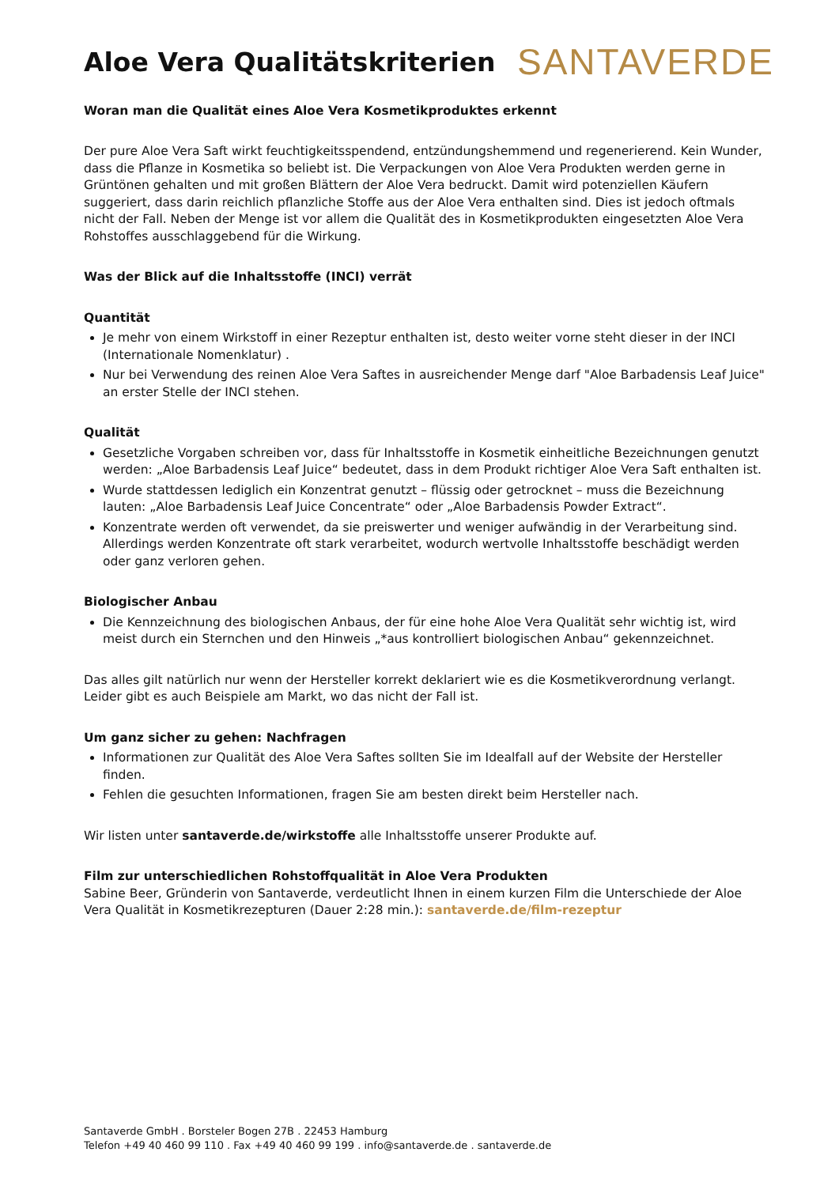Aloe Vera Qualitätskriterien
SANTAVERDE
Woran man die Qualität eines Aloe Vera Kosmetikproduktes erkennt
Der pure Aloe Vera Saft wirkt feuchtigkeitsspendend, entzündungshemmend und regenerierend. Kein Wunder, dass die Pflanze in Kosmetika so beliebt ist. Die Verpackungen von Aloe Vera Produkten werden gerne in Grüntönen gehalten und mit großen Blättern der Aloe Vera bedruckt. Damit wird potenziellen Käufern suggeriert, dass darin reichlich pflanzliche Stoffe aus der Aloe Vera enthalten sind. Dies ist jedoch oftmals nicht der Fall. Neben der Menge ist vor allem die Qualität des in Kosmetikprodukten eingesetzten Aloe Vera Rohstoffes ausschlaggebend für die Wirkung.
Was der Blick auf die Inhaltsstoffe (INCI) verrät
Quantität
Je mehr von einem Wirkstoff in einer Rezeptur enthalten ist, desto weiter vorne steht dieser in der INCI (Internationale Nomenklatur) .
Nur bei Verwendung des reinen Aloe Vera Saftes in ausreichender Menge darf "Aloe Barbadensis Leaf Juice" an erster Stelle der INCI stehen.
Qualität
Gesetzliche Vorgaben schreiben vor, dass für Inhaltsstoffe in Kosmetik einheitliche Bezeichnungen genutzt werden: „Aloe Barbadensis Leaf Juice“ bedeutet, dass in dem Produkt richtiger Aloe Vera Saft enthalten ist.
Wurde stattdessen lediglich ein Konzentrat genutzt – flüssig oder getrocknet – muss die Bezeichnung lauten: „Aloe Barbadensis Leaf Juice Concentrate“ oder „Aloe Barbadensis Powder Extract“.
Konzentrate werden oft verwendet, da sie preiswerter und weniger aufwändig in der Verarbeitung sind. Allerdings werden Konzentrate oft stark verarbeitet, wodurch wertvolle Inhaltsstoffe beschädigt werden oder ganz verloren gehen.
Biologischer Anbau
Die Kennzeichnung des biologischen Anbaus, der für eine hohe Aloe Vera Qualität sehr wichtig ist, wird meist durch ein Sternchen und den Hinweis „*aus kontrolliert biologischen Anbau“ gekennzeichnet.
Das alles gilt natürlich nur wenn der Hersteller korrekt deklariert wie es die Kosmetikverordnung verlangt. Leider gibt es auch Beispiele am Markt, wo das nicht der Fall ist.
Um ganz sicher zu gehen: Nachfragen
Informationen zur Qualität des Aloe Vera Saftes sollten Sie im Idealfall auf der Website der Hersteller finden.
Fehlen die gesuchten Informationen, fragen Sie am besten direkt beim Hersteller nach.
Wir listen unter santaverde.de/wirkstoffe alle Inhaltsstoffe unserer Produkte auf.
Film zur unterschiedlichen Rohstoffqualität in Aloe Vera Produkten
Sabine Beer, Gründerin von Santaverde, verdeutlicht Ihnen in einem kurzen Film die Unterschiede der Aloe Vera Qualität in Kosmetikrezepturen (Dauer 2:28 min.): santaverde.de/film-rezeptur
Santaverde GmbH . Borsteler Bogen 27B . 22453 Hamburg
Telefon +49 40 460 99 110 . Fax +49 40 460 99 199 . info@santaverde.de . santaverde.de